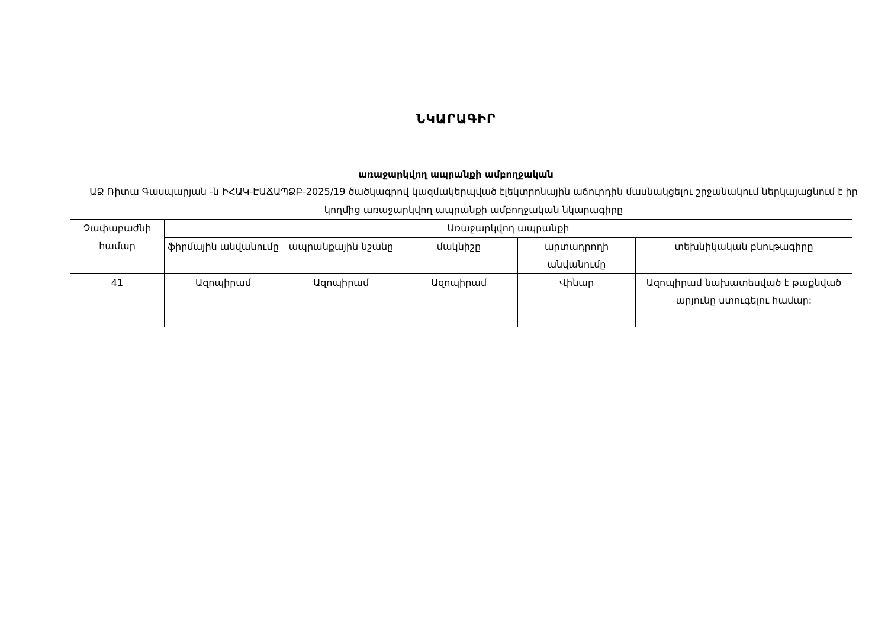ՆԿԱՐԱԳԻՐ
առաջարկվող ապրանքի ամբողջական
ԱՁ Ռիտա Գասպարյան -ն ԻՀԱԿ-ԷԱՃԱՊՁԲ-2025/19 ծածկագրով կազմակերպված էլեկտրոնային աճուրդին մասնակցելու շրջանակում ներկայացնում է իր կողմից առաջարկվող ապրանքի ամբողջական նկարագիրը
| Չափաբաժնի համար | Առաջարկվող ապրանքի | | | | |
| --- | --- | --- | --- | --- | --- |
| | ֆիրմային անվանումը | ապրանքային նշանը | մակնիշը | արտադրողի անվանումը | տեխնիկական բնութագիրը |
| 41 | Ազոպիրամ | Ազոպիրամ | Ազոպիրամ | Վինար | Ազոպիրամ նախատեսված է թաքնված արյունը ստուգելու համար: |